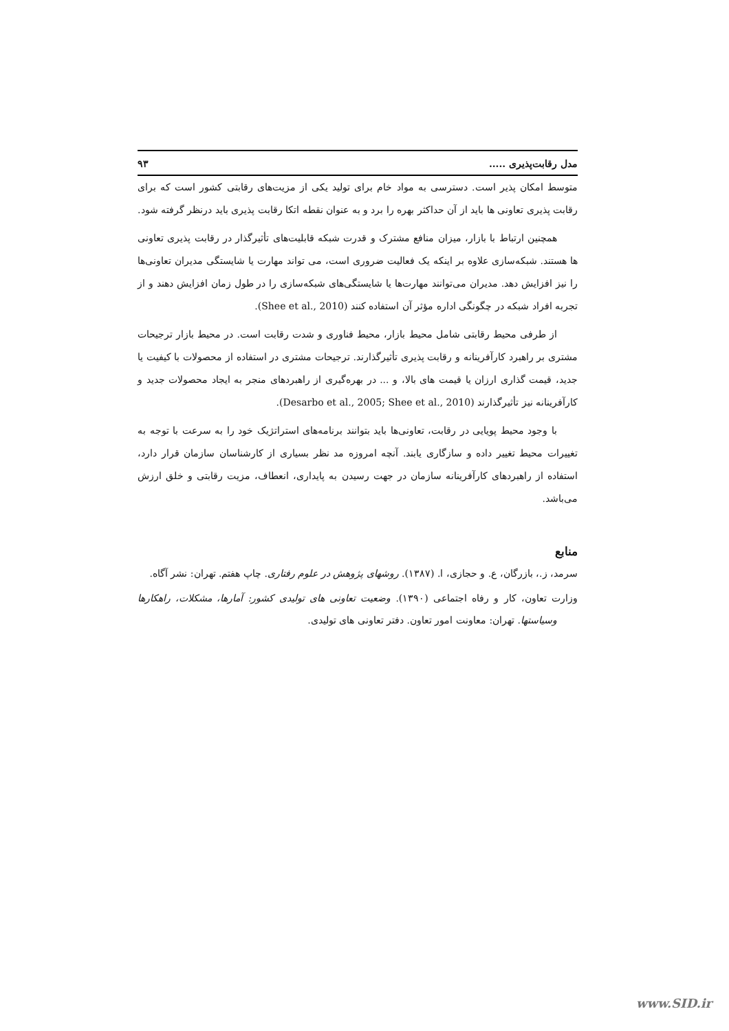مدل رقابت‌پذیری ..... ۹۳
متوسط امکان پذیر است. دسترسی به مواد خام برای تولید یکی از مزیت‌های رقابتی کشور است که برای رقابت پذیری تعاونی ها باید از آن حداکثر بهره را برد و به عنوان نقطه اتکا رقابت پذیری باید درنظر گرفته شود.
همچنین ارتباط با بازار، میزان منافع مشترک و قدرت شبکه قابلیت‌های تأثیرگذار در رقابت پذیری تعاونی ها هستند. شبکه‌سازی علاوه بر اینکه یک فعالیت ضروری است، می تواند مهارت یا شایستگی مدیران تعاونی‌ها را نیز افزایش دهد. مدیران می‌توانند مهارت‌ها یا شایستگی‌های شبکه‌سازی را در طول زمان افزایش دهند و از تجربه افراد شبکه در چگونگی اداره مؤثر آن استفاده کنند (Shee et al., 2010).
از طرفی محیط رقابتی شامل محیط بازار، محیط فناوری و شدت رقابت است. در محیط بازار ترجیحات مشتری بر راهبرد کارآفرینانه و رقابت پذیری تأثیرگذارند. ترجیحات مشتری در استفاده از محصولات با کیفیت یا جدید، قیمت گذاری ارزان یا قیمت های بالا، و ... در بهره‌گیری از راهبردهای منجر به ایجاد محصولات جدید و کارآفرینانه نیز تأثیرگذارند (Desarbo et al., 2005; Shee et al., 2010).
با وجود محیط پویایی در رقابت، تعاونی‌ها باید بتوانند برنامه‌های استراتژیک خود را به سرعت با توجه به تغییرات محیط تغییر داده و سازگاری یابند. آنچه امروزه مد نظر بسیاری از کارشناسان سازمان قرار دارد، استفاده از راهبردهای کارآفرینانه سازمان در جهت رسیدن به پایداری، انعطاف، مزیت رقابتی و خلق ارزش می‌باشد.
منابع
سرمد، ز.، بازرگان، ع. و حجازی، ا. (۱۳۸۷). روشهای پژوهش در علوم رفتاری. چاپ هفتم. تهران: نشر آگاه.
وزارت تعاون، کار و رفاه اجتماعی (۱۳۹۰). وضعیت تعاونی های تولیدی کشور: آمارها، مشکلات، راهکارها وسیاستها. تهران: معاونت امور تعاون. دفتر تعاونی های تولیدی.
www.SID.ir